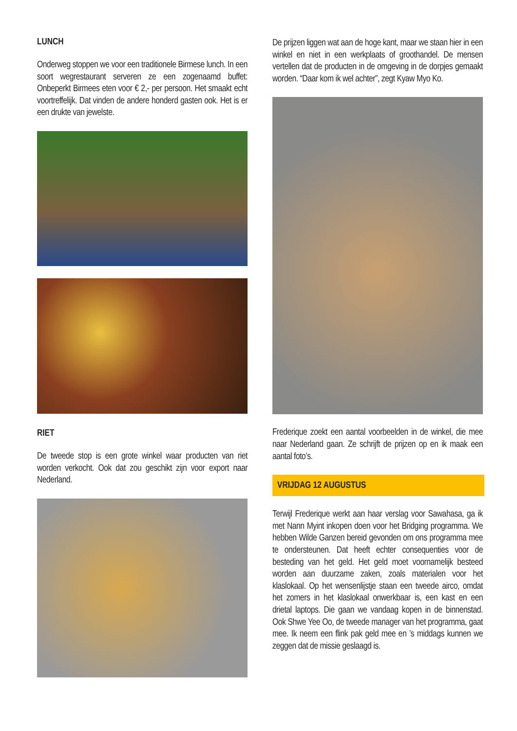LUNCH
Onderweg stoppen we voor een traditionele Birmese lunch. In een soort wegrestaurant serveren ze een zogenaamd buffet: Onbeperkt Birmees eten voor € 2,- per persoon. Het smaakt echt voortreffelijk. Dat vinden de andere honderd gasten ook. Het is er een drukte van jewelste.
RIET
De tweede stop is een grote winkel waar producten van riet worden verkocht. Ook dat zou geschikt zijn voor export naar Nederland.
De prijzen liggen wat aan de hoge kant, maar we staan hier in een winkel en niet in een werkplaats of groothandel. De mensen vertellen dat de producten in de omgeving in de dorpjes gemaakt worden. “Daar kom ik wel achter”, zegt Kyaw Myo Ko.
Frederique zoekt een aantal voorbeelden in de winkel, die mee naar Nederland gaan. Ze schrijft de prijzen op en ik maak een aantal foto’s.
VRIJDAG 12 AUGUSTUS
Terwijl Frederique werkt aan haar verslag voor Sawahasa, ga ik met Nann Myint inkopen doen voor het Bridging programma. We hebben Wilde Ganzen bereid gevonden om ons programma mee te ondersteunen. Dat heeft echter consequenties voor de besteding van het geld. Het geld moet voornamelijk besteed worden aan duurzame zaken, zoals materialen voor het klaslokaal. Op het wensenlijstje staan een tweede airco, omdat het zomers in het klaslokaal onwerkbaar is, een kast en een drietal laptops. Die gaan we vandaag kopen in de binnenstad. Ook Shwe Yee Oo, de tweede manager van het programma, gaat mee. Ik neem een flink pak geld mee en ’s middags kunnen we zeggen dat de missie geslaagd is.